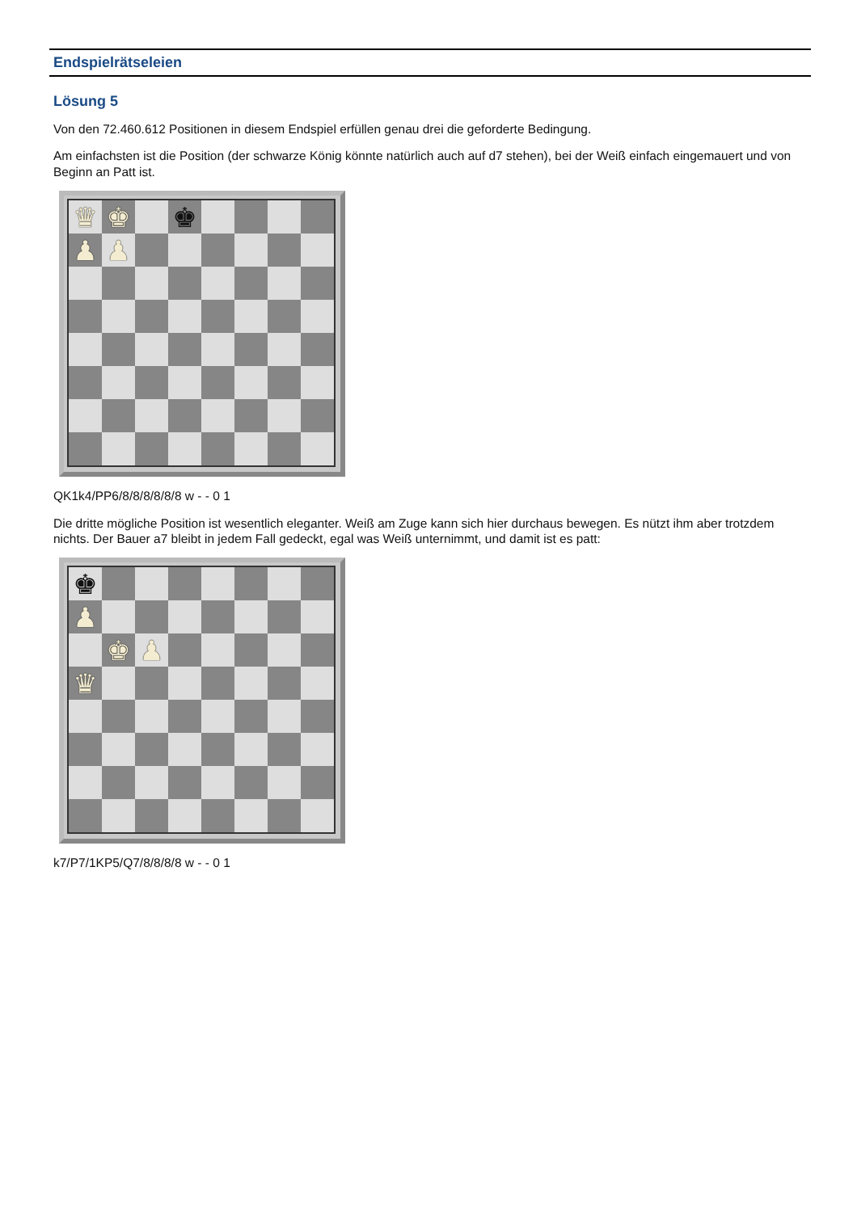Endspielrätseleien
Lösung 5
Von den 72.460.612 Positionen in diesem Endspiel erfüllen genau drei die geforderte Bedingung.
Am einfachsten ist die Position (der schwarze König könnte natürlich auch auf d7 stehen), bei der Weiß einfach eingemauert und von Beginn an Patt ist.
♛
♚
♚
♟
♟
QK1k4/PP6/8/8/8/8/8/8 w - - 0 1
Die dritte mögliche Position ist wesentlich eleganter. Weiß am Zuge kann sich hier durchaus bewegen. Es nützt ihm aber trotzdem nichts. Der Bauer a7 bleibt in jedem Fall gedeckt, egal was Weiß unternimmt, und damit ist es patt:
♚
♟
♚
♟
♛
k7/P7/1KP5/Q7/8/8/8/8 w - - 0 1